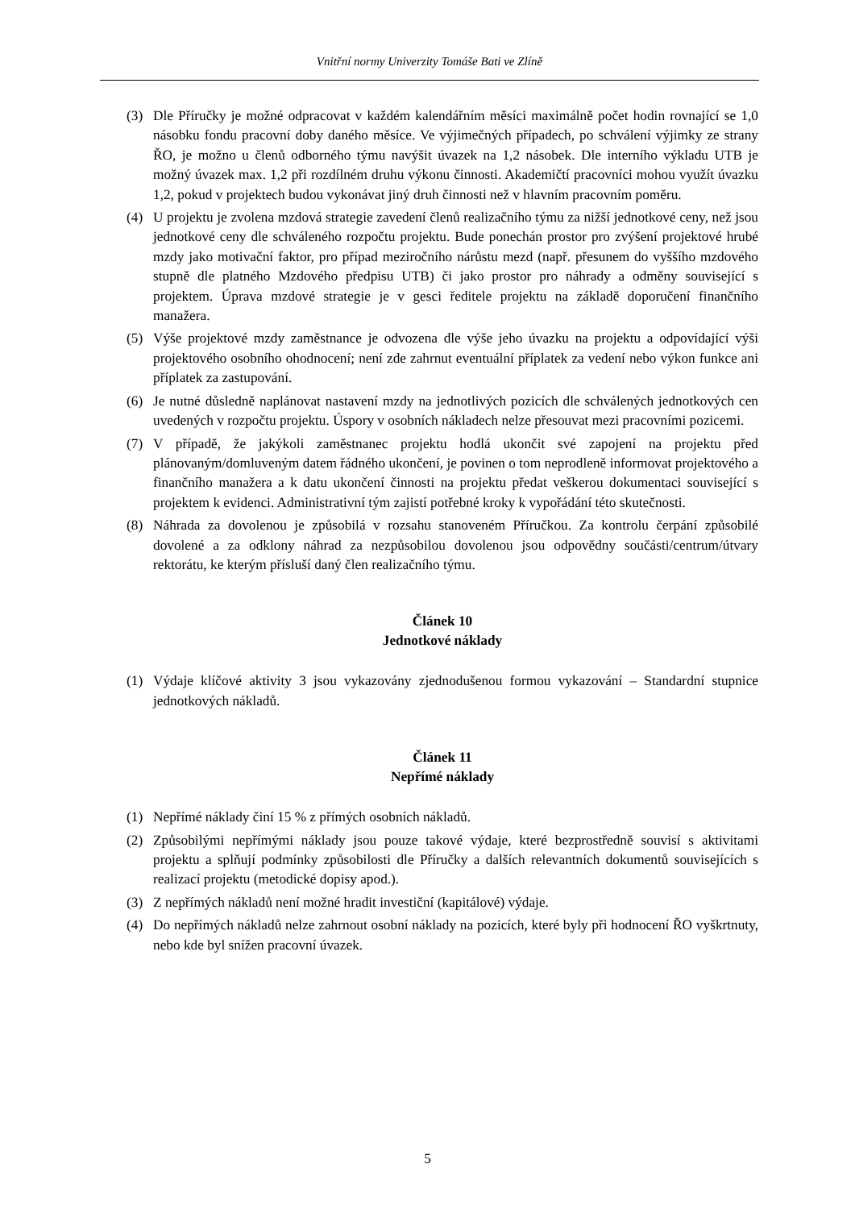Vnitřní normy Univerzity Tomáše Bati ve Zlíně
(3) Dle Příručky je možné odpracovat v každém kalendářním měsíci maximálně počet hodin rovnající se 1,0 násobku fondu pracovní doby daného měsíce. Ve výjimečných případech, po schválení výjimky ze strany ŘO, je možno u členů odborného týmu navýšit úvazek na 1,2 násobek. Dle interního výkladu UTB je možný úvazek max. 1,2 při rozdílném druhu výkonu činnosti. Akademičtí pracovníci mohou využít úvazku 1,2, pokud v projektech budou vykonávat jiný druh činnosti než v hlavním pracovním poměru.
(4) U projektu je zvolena mzdová strategie zavedení členů realizačního týmu za nižší jednotkové ceny, než jsou jednotkové ceny dle schváleného rozpočtu projektu. Bude ponechán prostor pro zvýšení projektové hrubé mzdy jako motivační faktor, pro případ meziročního nárůstu mezd (např. přesunem do vyššího mzdového stupně dle platného Mzdového předpisu UTB) či jako prostor pro náhrady a odměny související s projektem. Úprava mzdové strategie je v gesci ředitele projektu na základě doporučení finančního manažera.
(5) Výše projektové mzdy zaměstnance je odvozena dle výše jeho úvazku na projektu a odpovídající výši projektového osobního ohodnocení; není zde zahrnut eventuální příplatek za vedení nebo výkon funkce ani příplatek za zastupování.
(6) Je nutné důsledně naplánovat nastavení mzdy na jednotlivých pozicích dle schválených jednotkových cen uvedených v rozpočtu projektu. Úspory v osobních nákladech nelze přesouvat mezi pracovními pozicemi.
(7) V případě, že jakýkoli zaměstnanec projektu hodlá ukončit své zapojení na projektu před plánovaným/domluveným datem řádného ukončení, je povinen o tom neprodleně informovat projektového a finančního manažera a k datu ukončení činnosti na projektu předat veškerou dokumentaci související s projektem k evidenci. Administrativní tým zajistí potřebné kroky k vypořádání této skutečnosti.
(8) Náhrada za dovolenou je způsobilá v rozsahu stanoveném Příručkou. Za kontrolu čerpání způsobilé dovolené a za odklony náhrad za nezpůsobilou dovolenou jsou odpovědny součásti/centrum/útvary rektorátu, ke kterým přísluší daný člen realizačního týmu.
Článek 10
Jednotkové náklady
(1) Výdaje klíčové aktivity 3 jsou vykazovány zjednodušenou formou vykazování – Standardní stupnice jednotkových nákladů.
Článek 11
Nepřímé náklady
(1) Nepřímé náklady činí 15 % z přímých osobních nákladů.
(2) Způsobilými nepřímými náklady jsou pouze takové výdaje, které bezprostředně souvisí s aktivitami projektu a splňují podmínky způsobilosti dle Příručky a dalších relevantních dokumentů souvisejících s realizací projektu (metodické dopisy apod.).
(3) Z nepřímých nákladů není možné hradit investiční (kapitálové) výdaje.
(4) Do nepřímých nákladů nelze zahrnout osobní náklady na pozicích, které byly při hodnocení ŘO vyškrtnuty, nebo kde byl snížen pracovní úvazek.
5